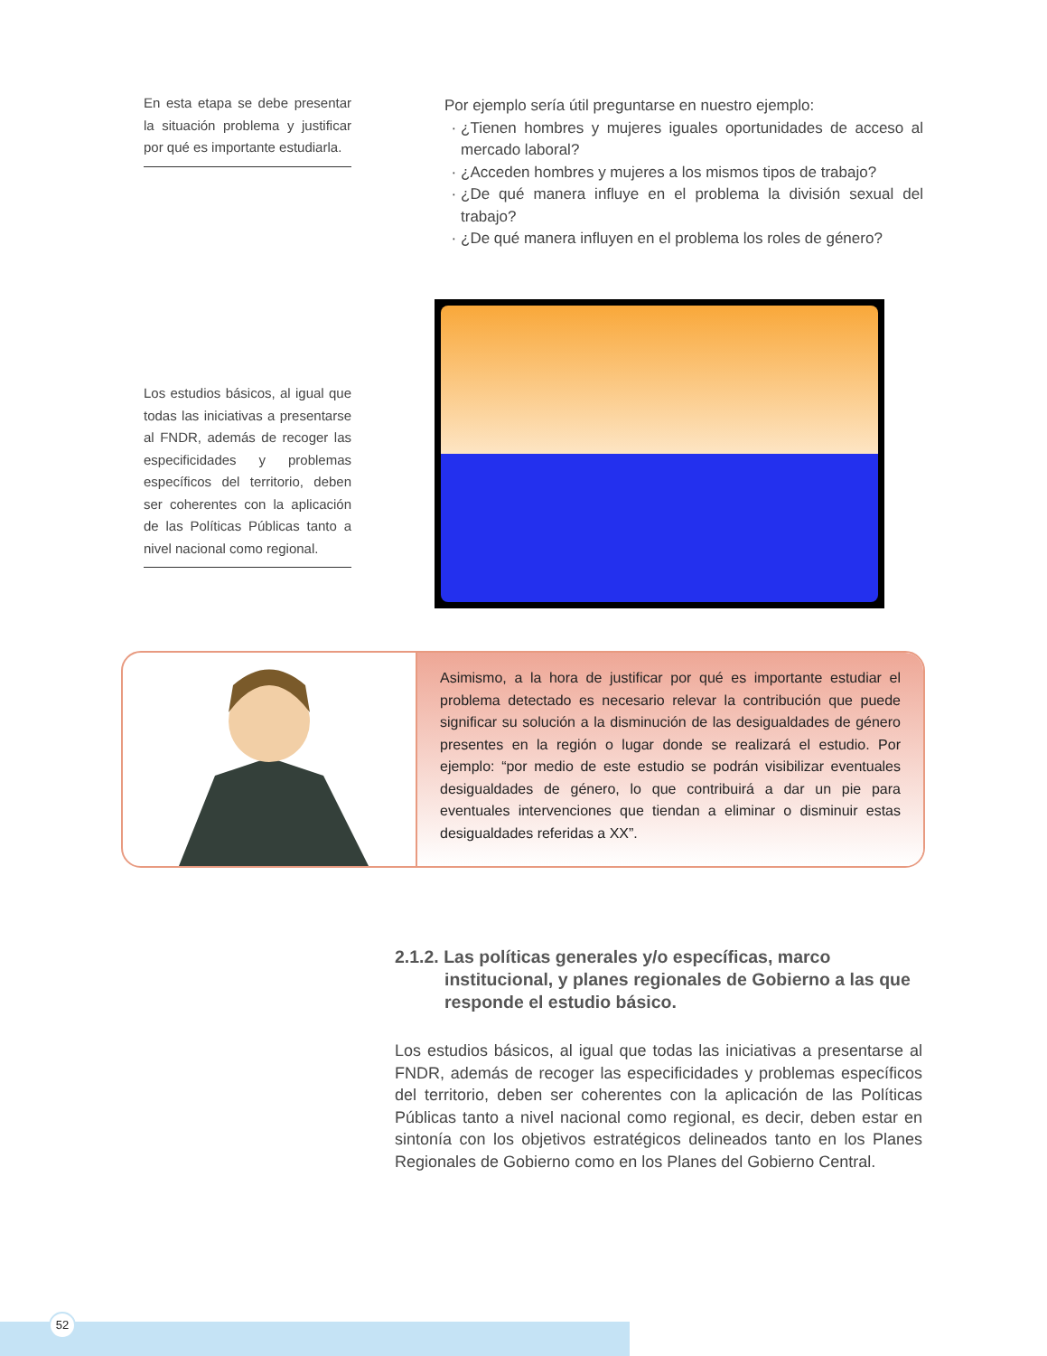En esta etapa se debe presentar la situación problema y justificar por qué es importante estudiarla.
Por ejemplo sería útil preguntarse en nuestro ejemplo:
¿Tienen hombres y mujeres iguales oportunidades de acceso al mercado laboral?
¿Acceden hombres y mujeres a los mismos tipos de trabajo?
¿De qué manera influye en el problema la división sexual del trabajo?
¿De qué manera influyen en el problema los roles de género?
Los estudios básicos, al igual que todas las iniciativas a presentarse al FNDR, además de recoger las especificidades y problemas específicos del territorio, deben ser coherentes con la aplicación de las Políticas Públicas tanto a nivel nacional como regional.
Asimismo, a la hora de justificar por qué es importante estudiar el problema detectado es necesario relevar la contribución que puede significar su solución a la disminución de las desigualdades de género presentes en la región o lugar donde se realizará el estudio. Por ejemplo: “por medio de este estudio se podrán visibilizar eventuales desigualdades de género, lo que contribuirá a dar un pie para eventuales intervenciones que tiendan a eliminar o disminuir estas desigualdades referidas a XX”.
2.1.2. Las políticas generales y/o específicas, marco
institucional, y planes regionales de Gobierno a las que responde el estudio básico.
Los estudios básicos, al igual que todas las iniciativas a presentarse al FNDR, además de recoger las especificidades y problemas específicos del territorio, deben ser coherentes con la aplicación de las Políticas Públicas tanto a nivel nacional como regional, es decir, deben estar en sintonía con los objetivos estratégicos delineados tanto en los Planes Regionales de Gobierno como en los Planes del Gobierno Central.
52